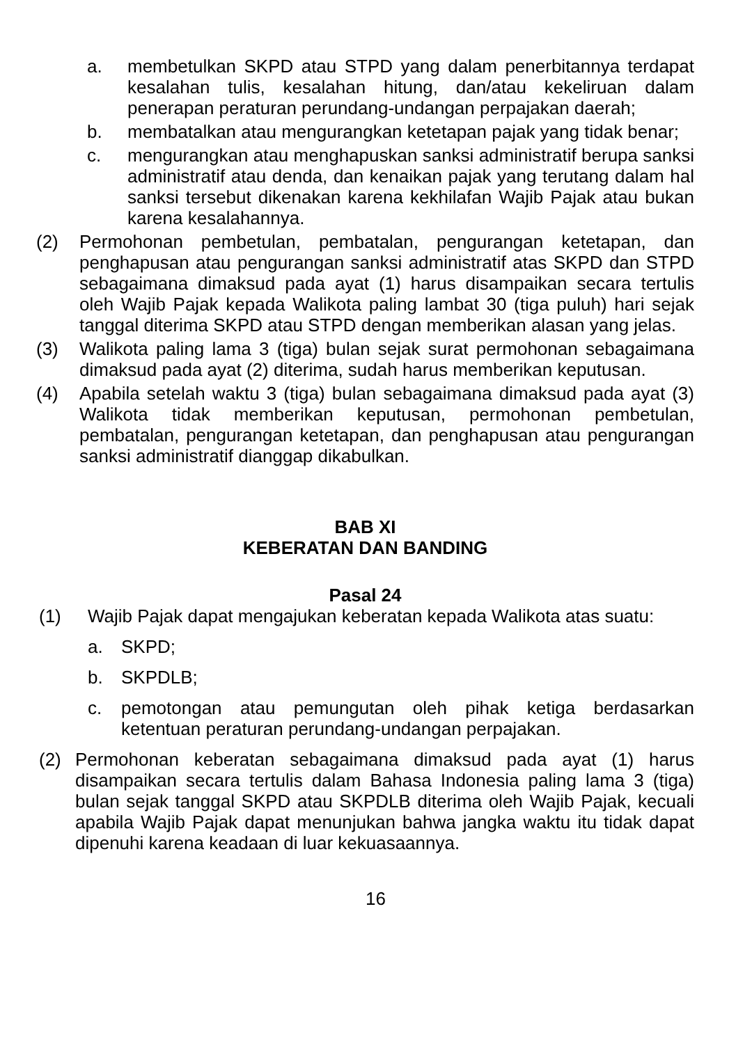a. membetulkan SKPD atau STPD yang dalam penerbitannya terdapat kesalahan tulis, kesalahan hitung, dan/atau kekeliruan dalam penerapan peraturan perundang-undangan perpajakan daerah;
b. membatalkan atau mengurangkan ketetapan pajak yang tidak benar;
c. mengurangkan atau menghapuskan sanksi administratif berupa sanksi administratif atau denda, dan kenaikan pajak yang terutang dalam hal sanksi tersebut dikenakan karena kekhilafan Wajib Pajak atau bukan karena kesalahannya.
(2) Permohonan pembetulan, pembatalan, pengurangan ketetapan, dan penghapusan atau pengurangan sanksi administratif atas SKPD dan STPD sebagaimana dimaksud pada ayat (1) harus disampaikan secara tertulis oleh Wajib Pajak kepada Walikota paling lambat 30 (tiga puluh) hari sejak tanggal diterima SKPD atau STPD dengan memberikan alasan yang jelas.
(3) Walikota paling lama 3 (tiga) bulan sejak surat permohonan sebagaimana dimaksud pada ayat (2) diterima, sudah harus memberikan keputusan.
(4) Apabila setelah waktu 3 (tiga) bulan sebagaimana dimaksud pada ayat (3) Walikota tidak memberikan keputusan, permohonan pembetulan, pembatalan, pengurangan ketetapan, dan penghapusan atau pengurangan sanksi administratif dianggap dikabulkan.
BAB XI
KEBERATAN DAN BANDING
Pasal 24
(1) Wajib Pajak dapat mengajukan keberatan kepada Walikota atas suatu:
a. SKPD;
b. SKPDLB;
c. pemotongan atau pemungutan oleh pihak ketiga berdasarkan ketentuan peraturan perundang-undangan perpajakan.
(2) Permohonan keberatan sebagaimana dimaksud pada ayat (1) harus disampaikan secara tertulis dalam Bahasa Indonesia paling lama 3 (tiga) bulan sejak tanggal SKPD atau SKPDLB diterima oleh Wajib Pajak, kecuali apabila Wajib Pajak dapat menunjukan bahwa jangka waktu itu tidak dapat dipenuhi karena keadaan di luar kekuasaannya.
16